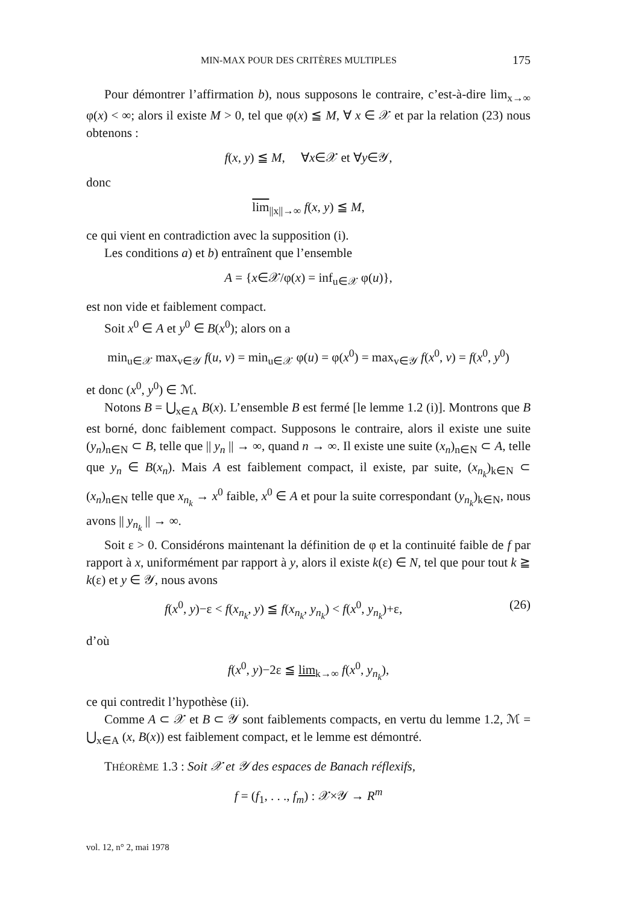MIN-MAX POUR DES CRITÈRES MULTIPLES 175
Pour démontrer l’affirmation b), nous supposons le contraire, c’est-à-dire lim<sub>x→∞</sub> φ(x) < ∞; alors il existe M > 0, tel que φ(x) ≦ M, ∀ x ∈ 𝒳 et par la relation (23) nous obtenons :
f(x, y) ≦ M, ∀x∈𝒳 et ∀y∈𝒴,
donc
lim<sub>||x||→∞</sub> f(x, y) ≦ M,
ce qui vient en contradiction avec la supposition (i).
Les conditions a) et b) entraînent que l’ensemble
A = {x∈𝒳/φ(x) = inf<sub>u∈𝒳</sub> φ(u)},
est non vide et faiblement compact.
Soit x<sup>0</sup> ∈ A et y<sup>0</sup> ∈ B(x<sup>0</sup>); alors on a
min<sub>u∈𝒳</sub> max<sub>v∈𝒴</sub> f(u, v) = min<sub>u∈𝒳</sub> φ(u) = φ(x<sup>0</sup>) = max<sub>v∈𝒴</sub> f(x<sup>0</sup>, v) = f(x<sup>0</sup>, y<sup>0</sup>)
et donc (x<sup>0</sup>, y<sup>0</sup>) ∈ ℳ.
Notons B = ⋃<sub>x∈A</sub> B(x). L’ensemble B est fermé [le lemme 1.2 (i)]. Montrons que B est borné, donc faiblement compact. Supposons le contraire, alors il existe une suite (y<sub>n</sub>)<sub>n∈N</sub> ⊂ B, telle que || y<sub>n</sub> || → ∞, quand n → ∞. Il existe une suite (x<sub>n</sub>)<sub>n∈N</sub> ⊂ A, telle que y<sub>n</sub> ∈ B(x<sub>n</sub>). Mais A est faiblement compact, il existe, par suite, (x<sub>n<sub>k</sub></sub>)<sub>k∈N</sub> ⊂ (x<sub>n</sub>)<sub>n∈N</sub> telle que x<sub>n<sub>k</sub></sub> → x<sup>0</sup> faible, x<sup>0</sup> ∈ A et pour la suite correspondant (y<sub>n<sub>k</sub></sub>)<sub>k∈N</sub>, nous avons || y<sub>n<sub>k</sub></sub> || → ∞.
Soit ε > 0. Considérons maintenant la définition de φ et la continuité faible de f par rapport à x, uniformément par rapport à y, alors il existe k(ε) ∈ N, tel que pour tout k ≧ k(ε) et y ∈ 𝒴, nous avons
f(x<sup>0</sup>, y)−ε < f(x<sub>n<sub>k</sub></sub>, y) ≦ f(x<sub>n<sub>k</sub></sub>, y<sub>n<sub>k</sub></sub>) < f(x<sup>0</sup>, y<sub>n<sub>k</sub></sub>)+ε, (26)
d’où
f(x<sup>0</sup>, y)−2ε ≦ lim<sub>k→∞</sub> f(x<sup>0</sup>, y<sub>n<sub>k</sub></sub>),
ce qui contredit l’hypothèse (ii).
Comme A ⊂ 𝒳 et B ⊂ 𝒴 sont faiblements compacts, en vertu du lemme 1.2, ℳ = ⋃<sub>x∈A</sub> (x, B(x)) est faiblement compact, et le lemme est démontré.
THÉORÈME 1.3 : Soit 𝒳 et 𝒴 des espaces de Banach réflexifs,
f = (f<sub>1</sub>, . . ., f<sub>m</sub>) : 𝒳×𝒴 → R<sup>m</sup>
vol. 12, n° 2, mai 1978